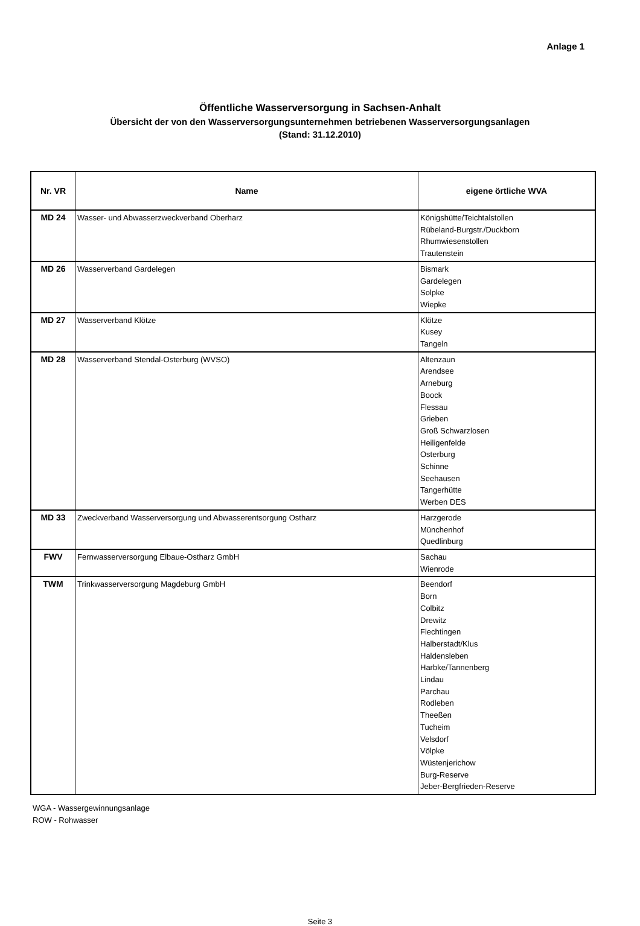Anlage 1
Öffentliche Wasserversorgung in Sachsen-Anhalt
Übersicht der von den Wasserversorgungsunternehmen betriebenen Wasserversorgungsanlagen
(Stand: 31.12.2010)
| Nr. VR | Name | eigene örtliche WVA |
| --- | --- | --- |
| MD 24 | Wasser- und Abwasserzweckverband Oberharz | Königshütte/Teichtalstollen Rübeland-Burgstr./Duckborn Rhumwiesenstollen Trautenstein |
| MD 26 | Wasserverband Gardelegen | Bismark Gardelegen Solpke Wiepke |
| MD 27 | Wasserverband Klötze | Klötze Kusey Tangeln |
| MD 28 | Wasserverband Stendal-Osterburg (WVSO) | Altenzaun Arendsee Arneburg Boock Flessau Grieben Groß Schwarzlosen Heiligenfelde Osterburg Schinne Seehausen Tangerhütte Werben DES |
| MD 33 | Zweckverband Wasserversorgung und Abwasserentsorgung Ostharz | Harzgerode Münchenhof Quedlinburg |
| FWV | Fernwasserversorgung Elbaue-Ostharz GmbH | Sachau Wienrode |
| TWM | Trinkwasserversorgung Magdeburg GmbH | Beendorf Born Colbitz Drewitz Flechtingen Halberstadt/Klus Haldensleben Harbke/Tannenberg Lindau Parchau Rodleben Theeßen Tucheim Velsdorf Völpke Wüstenjerichow Burg-Reserve Jeber-Bergfrieden-Reserve |
WGA - Wassergewinnungsanlage
ROW - Rohwasser
Seite 3